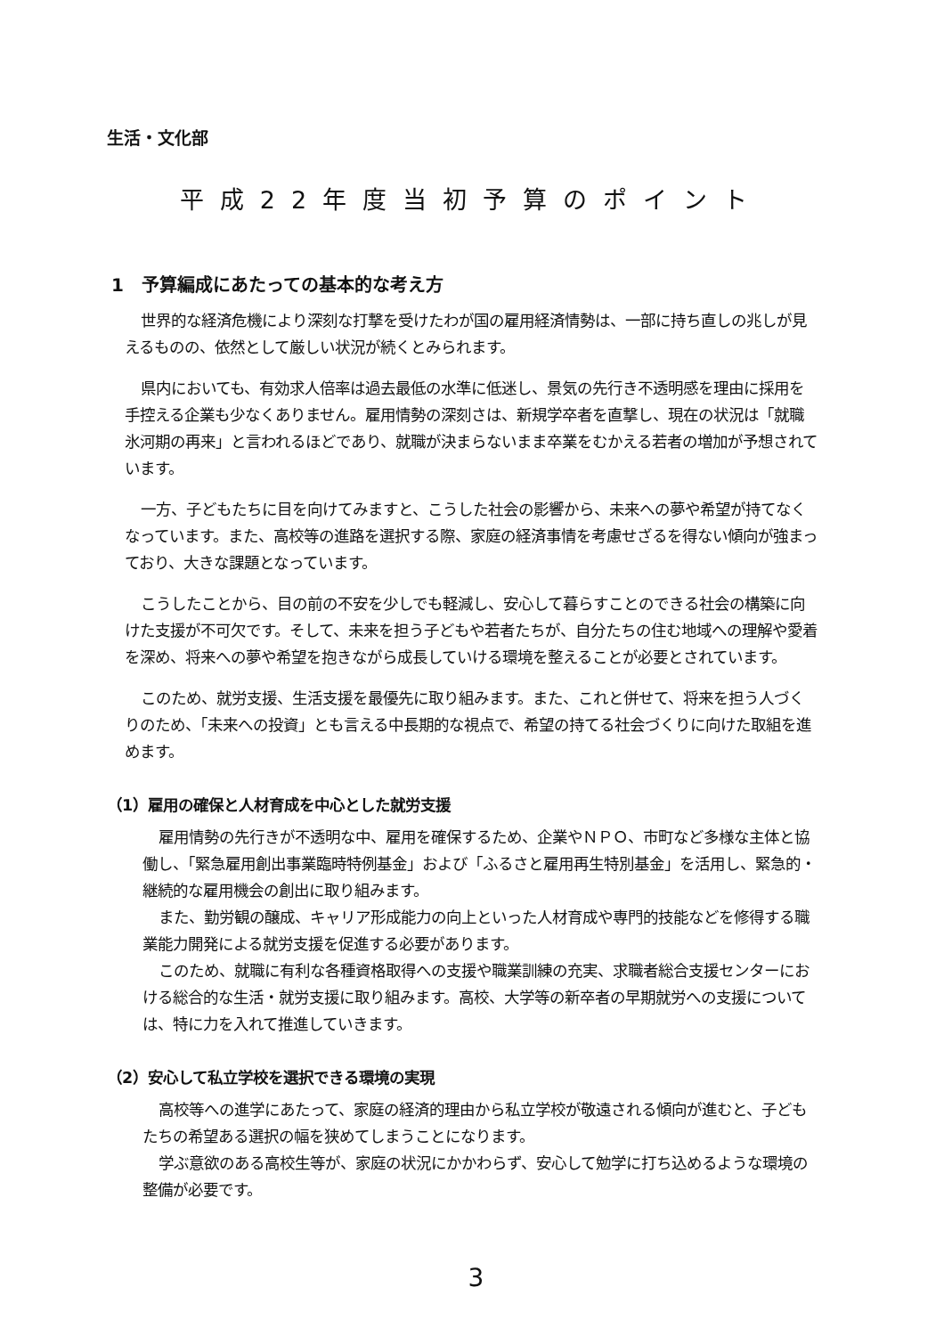生活・文化部
平成22年度当初予算のポイント
1　予算編成にあたっての基本的な考え方
世界的な経済危機により深刻な打撃を受けたわが国の雇用経済情勢は、一部に持ち直しの兆しが見えるものの、依然として厳しい状況が続くとみられます。
県内においても、有効求人倍率は過去最低の水準に低迷し、景気の先行き不透明感を理由に採用を手控える企業も少なくありません。雇用情勢の深刻さは、新規学卒者を直撃し、現在の状況は「就職氷河期の再来」と言われるほどであり、就職が決まらないまま卒業をむかえる若者の増加が予想されています。
一方、子どもたちに目を向けてみますと、こうした社会の影響から、未来への夢や希望が持てなくなっています。また、高校等の進路を選択する際、家庭の経済事情を考慮せざるを得ない傾向が強まっており、大きな課題となっています。
こうしたことから、目の前の不安を少しでも軽減し、安心して暮らすことのできる社会の構築に向けた支援が不可欠です。そして、未来を担う子どもや若者たちが、自分たちの住む地域への理解や愛着を深め、将来への夢や希望を抱きながら成長していける環境を整えることが必要とされています。
このため、就労支援、生活支援を最優先に取り組みます。また、これと併せて、将来を担う人づくりのため、「未来への投資」とも言える中長期的な視点で、希望の持てる社会づくりに向けた取組を進めます。
（1）雇用の確保と人材育成を中心とした就労支援
雇用情勢の先行きが不透明な中、雇用を確保するため、企業やＮＰＯ、市町など多様な主体と協働し、「緊急雇用創出事業臨時特例基金」および「ふるさと雇用再生特別基金」を活用し、緊急的・継続的な雇用機会の創出に取り組みます。
また、勤労観の醸成、キャリア形成能力の向上といった人材育成や専門的技能などを修得する職業能力開発による就労支援を促進する必要があります。
このため、就職に有利な各種資格取得への支援や職業訓練の充実、求職者総合支援センターにおける総合的な生活・就労支援に取り組みます。高校、大学等の新卒者の早期就労への支援については、特に力を入れて推進していきます。
（2）安心して私立学校を選択できる環境の実現
高校等への進学にあたって、家庭の経済的理由から私立学校が敬遠される傾向が進むと、子どもたちの希望ある選択の幅を狭めてしまうことになります。
学ぶ意欲のある高校生等が、家庭の状況にかかわらず、安心して勉学に打ち込めるような環境の整備が必要です。
3